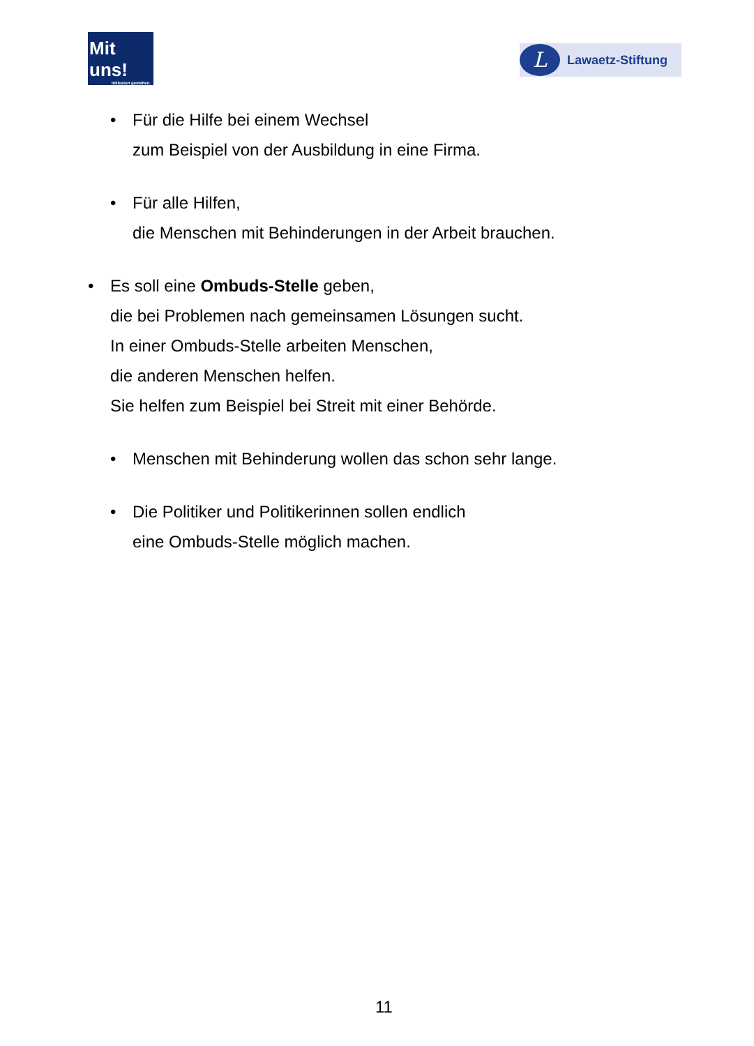Mit uns!
Inklusion gestalten.
L
Lawaetz-Stiftung
• Für die Hilfe bei einem Wechsel
zum Beispiel von der Ausbildung in eine Firma.
• Für alle Hilfen,
die Menschen mit Behinderungen in der Arbeit brauchen.
• Es soll eine Ombuds-Stelle geben,
die bei Problemen nach gemeinsamen Lösungen sucht.
In einer Ombuds-Stelle arbeiten Menschen,
die anderen Menschen helfen.
Sie helfen zum Beispiel bei Streit mit einer Behörde.
• Menschen mit Behinderung wollen das schon sehr lange.
• Die Politiker und Politikerinnen sollen endlich
eine Ombuds-Stelle möglich machen.
11